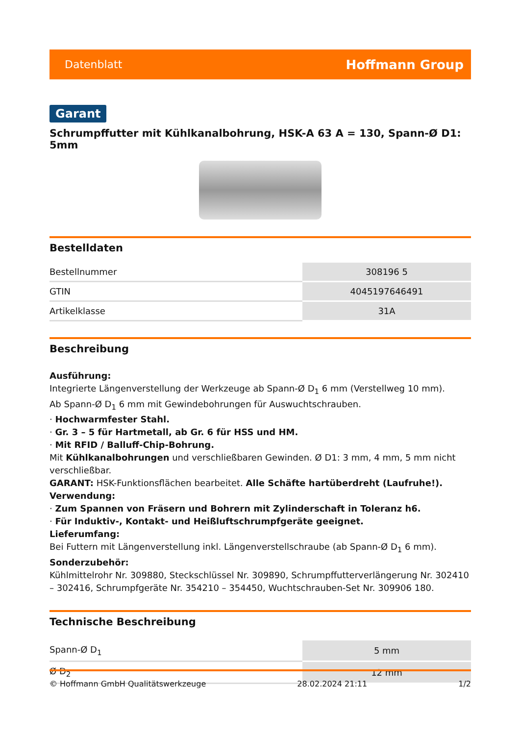Datenblatt Hoffmann Group
Garant
Schrumpffutter mit Kühlkanalbohrung, HSK-A 63 A = 130, Spann-Ø D1: 5mm
Bestelldaten
| Bestellnummer | 308196 5 |
| GTIN | 4045197646491 |
| Artikelklasse | 31A |
Beschreibung
Ausführung:
Integrierte Längenverstellung der Werkzeuge ab Spann-Ø D<sub>1</sub> 6 mm (Verstellweg 10 mm).
Ab Spann-Ø D<sub>1</sub> 6 mm mit Gewindebohrungen für Auswuchtschrauben.
· Hochwarmfester Stahl.
· Gr. 3 – 5 für Hartmetall, ab Gr. 6 für HSS und HM.
· Mit RFID / Balluff-Chip-Bohrung.
Mit Kühlkanalbohrungen und verschließbaren Gewinden. Ø D1: 3 mm, 4 mm, 5 mm nicht verschließbar.
GARANT: HSK-Funktionsflächen bearbeitet. Alle Schäfte hartüberdreht (Laufruhe!).
Verwendung:
· Zum Spannen von Fräsern und Bohrern mit Zylinderschaft in Toleranz h6.
· Für Induktiv-, Kontakt- und Heißluftschrumpfgeräte geeignet.
Lieferumfang:
Bei Futtern mit Längenverstellung inkl. Längenverstellschraube (ab Spann-Ø D<sub>1</sub> 6 mm).
Sonderzubehör:
Kühlmittelrohr Nr. 309880, Steckschlüssel Nr. 309890, Schrumpffutterverlängerung Nr. 302410 – 302416, Schrumpfgeräte Nr. 354210 – 354450, Wuchtschrauben-Set Nr. 309906 180.
Technische Beschreibung
| Spann-Ø D<sub>1</sub> | 5 mm |
| Ø D<sub>2</sub> | 12 mm |
© Hoffmann GmbH Qualitätswerkzeuge 28.02.2024 21:11 1/2